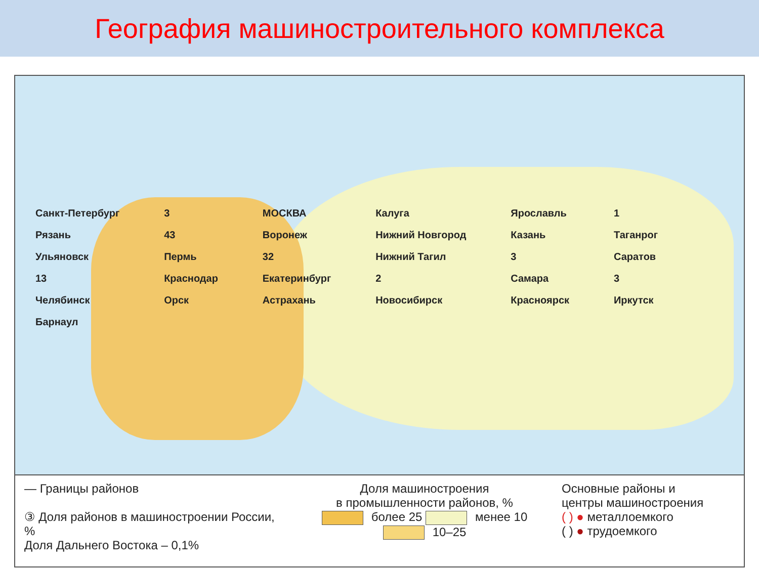География машиностроительного комплекса
Санкт-Петербург 3 МОСКВА Калуга Ярославль 1 Рязань 43 Воронеж Нижний Новгород Казань Таганрог Ульяновск Пермь 32 Нижний Тагил 3 Саратов 13 Краснодар Екатеринбург 2 Самара 3 Челябинск Орск Астрахань Новосибирск Красноярск Иркутск Барнаул
— Границы районов
③ Доля районов в машиностроении России, %
Доля Дальнего Востока – 0,1%
Доля машиностроения
в промышленности районов, %
более 25 менее 10
10–25
Основные районы и
центры машиностроения
( ) ● металлоемкого
( ) ● трудоемкого